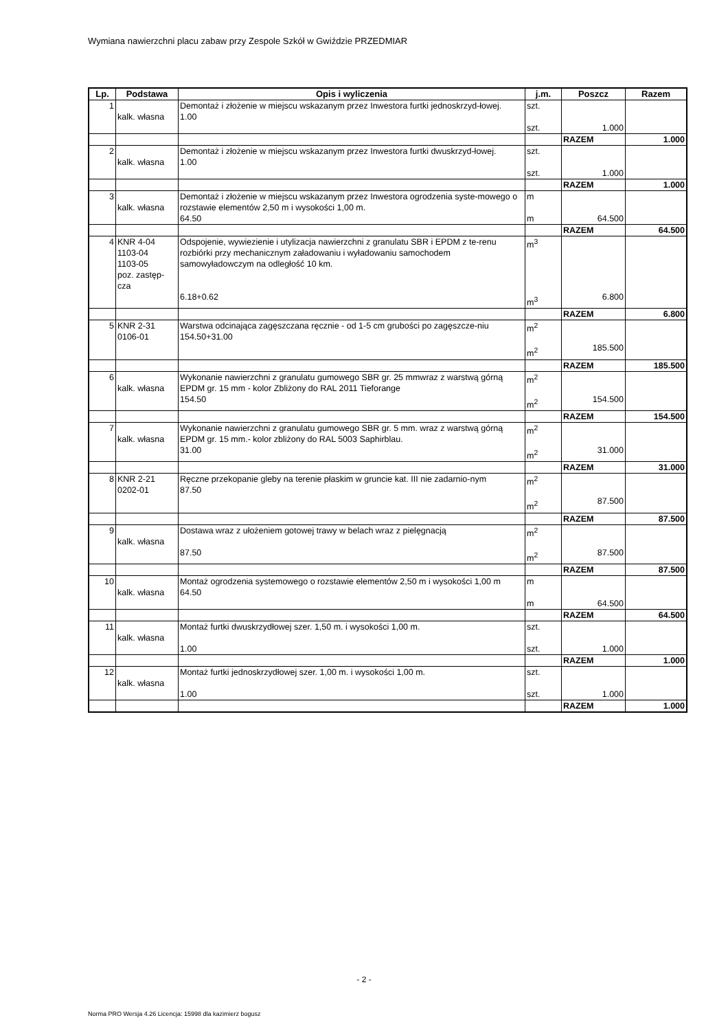Wymiana nawierzchni placu zabaw przy Zespole Szkół w Gwiździe PRZEDMIAR
| Lp. | Podstawa | Opis i wyliczenia | j.m. | Poszcz | Razem |
| --- | --- | --- | --- | --- | --- |
| 1 | kalk. własna | Demontaż i złożenie w miejscu wskazanym przez Inwestora furtki jednoskrzyd-łowej. 1.00 | szt. szt. | 1.000 | |
| | | | | RAZEM | 1.000 |
| 2 | kalk. własna | Demontaż i złożenie w miejscu wskazanym przez Inwestora furtki dwuskrzyd-łowej. 1.00 | szt. szt. | 1.000 | |
| | | | | RAZEM | 1.000 |
| 3 | kalk. własna | Demontaż i złożenie w miejscu wskazanym przez Inwestora ogrodzenia syste-mowego o rozstawie elementów 2,50 m i wysokości 1,00 m. 64.50 | m m | 64.500 | |
| | | | | RAZEM | 64.500 |
| 4 | KNR 4-04 1103-04 1103-05 poz. zastęp- cza | Odspojenie, wywiezienie i utylizacja nawierzchni z granulatu SBR i EPDM z te-renu rozbiórki przy mechanicznym załadowaniu i wyładowaniu samochodem samowyładowczym na odległość 10 km. 6.18+0.62 | m<sup>3</sup> m<sup>3</sup> | 6.800 | |
| | | | | RAZEM | 6.800 |
| 5 | KNR 2-31 0106-01 | Warstwa odcinająca zagęszczana ręcznie - od 1-5 cm grubości po zagęszcze-niu 154.50+31.00 | m<sup>2</sup> m<sup>2</sup> | 185.500 | |
| | | | | RAZEM | 185.500 |
| 6 | kalk. własna | Wykonanie nawierzchni z granulatu gumowego SBR gr. 25 mmwraz z warstwą górną EPDM gr. 15 mm - kolor Zbliżony do RAL 2011 Tieforange 154.50 | m<sup>2</sup> m<sup>2</sup> | 154.500 | |
| | | | | RAZEM | 154.500 |
| 7 | kalk. własna | Wykonanie nawierzchni z granulatu gumowego SBR gr. 5 mm. wraz z warstwą górną EPDM gr. 15 mm.- kolor zbliżony do RAL 5003 Saphirblau. 31.00 | m<sup>2</sup> m<sup>2</sup> | 31.000 | |
| | | | | RAZEM | 31.000 |
| 8 | KNR 2-21 0202-01 | Ręczne przekopanie gleby na terenie płaskim w gruncie kat. III nie zadarnio-nym 87.50 | m<sup>2</sup> m<sup>2</sup> | 87.500 | |
| | | | | RAZEM | 87.500 |
| 9 | kalk. własna | Dostawa wraz z ułożeniem gotowej trawy w belach wraz z pielęgnacją 87.50 | m<sup>2</sup> m<sup>2</sup> | 87.500 | |
| | | | | RAZEM | 87.500 |
| 10 | kalk. własna | Montaż ogrodzenia systemowego o rozstawie elementów 2,50 m i wysokości 1,00 m 64.50 | m m | 64.500 | |
| | | | | RAZEM | 64.500 |
| 11 | kalk. własna | Montaż furtki dwuskrzydłowej szer. 1,50 m. i wysokości 1,00 m. 1.00 | szt. szt. | 1.000 | |
| | | | | RAZEM | 1.000 |
| 12 | kalk. własna | Montaż furtki jednoskrzydłowej szer. 1,00 m. i wysokości 1,00 m. 1.00 | szt. szt. | 1.000 | |
| | | | | RAZEM | 1.000 |
- 2 -
Norma PRO Wersja 4.26 Licencja: 15998 dla kazimierz bogusz